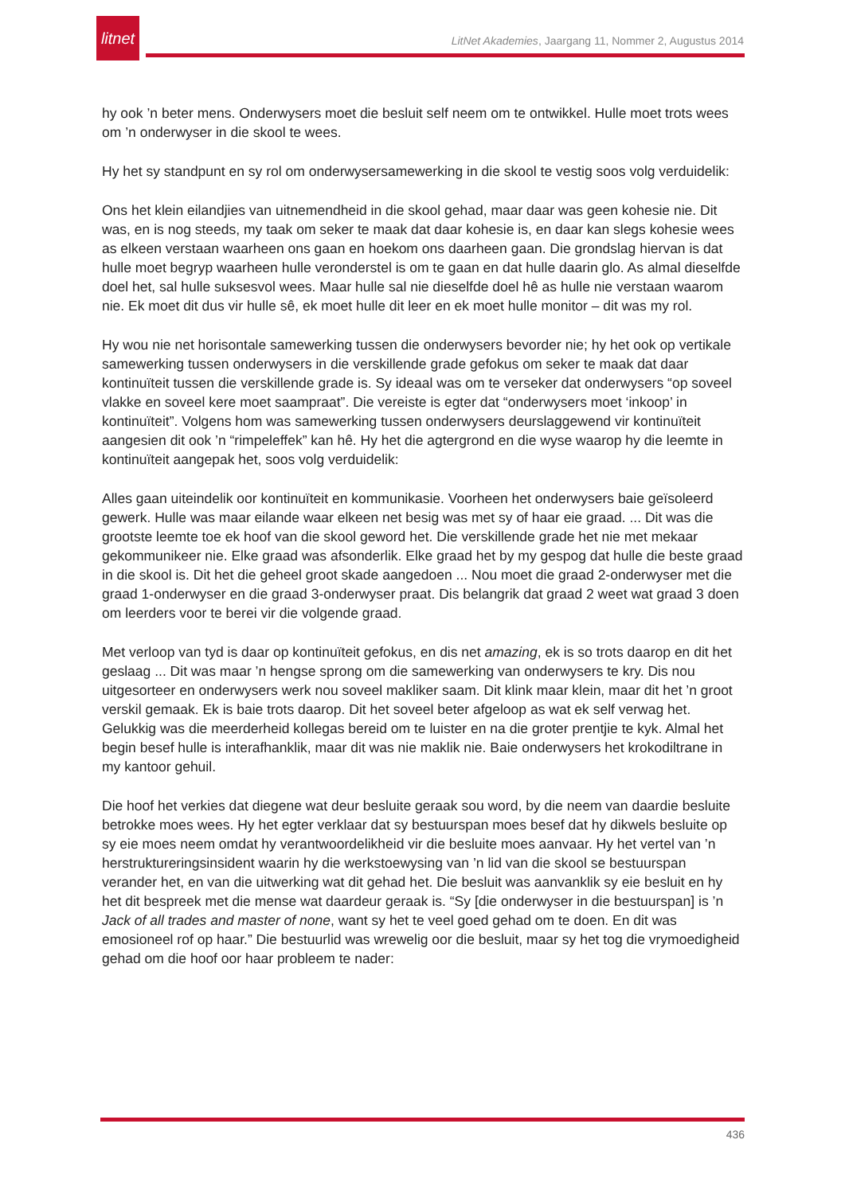litnet
LitNet Akademies, Jaargang 11, Nommer 2, Augustus 2014
hy ook ’n beter mens. Onderwysers moet die besluit self neem om te ontwikkel. Hulle moet trots wees om ’n onderwyser in die skool te wees.
Hy het sy standpunt en sy rol om onderwysersamewerking in die skool te vestig soos volg verduidelik:
Ons het klein eilandjies van uitnemendheid in die skool gehad, maar daar was geen kohesie nie. Dit was, en is nog steeds, my taak om seker te maak dat daar kohesie is, en daar kan slegs kohesie wees as elkeen verstaan waarheen ons gaan en hoekom ons daarheen gaan. Die grondslag hiervan is dat hulle moet begryp waarheen hulle veronderstel is om te gaan en dat hulle daarin glo. As almal dieselfde doel het, sal hulle suksesvol wees. Maar hulle sal nie dieselfde doel hê as hulle nie verstaan waarom nie. Ek moet dit dus vir hulle sê, ek moet hulle dit leer en ek moet hulle monitor – dit was my rol.
Hy wou nie net horisontale samewerking tussen die onderwysers bevorder nie; hy het ook op vertikale samewerking tussen onderwysers in die verskillende grade gefokus om seker te maak dat daar kontinuïteit tussen die verskillende grade is. Sy ideaal was om te verseker dat onderwysers “op soveel vlakke en soveel kere moet saampraat”. Die vereiste is egter dat “onderwysers moet ‘inkoop’ in kontinuïteit”. Volgens hom was samewerking tussen onderwysers deurslaggewend vir kontinuïteit aangesien dit ook ’n “rimpeleffek” kan hê. Hy het die agtergrond en die wyse waarop hy die leemte in kontinuïteit aangepak het, soos volg verduidelik:
Alles gaan uiteindelik oor kontinuïteit en kommunikasie. Voorheen het onderwysers baie geïsoleerd gewerk. Hulle was maar eilande waar elkeen net besig was met sy of haar eie graad. ... Dit was die grootste leemte toe ek hoof van die skool geword het. Die verskillende grade het nie met mekaar gekommunikeer nie. Elke graad was afsonderlik. Elke graad het by my gespog dat hulle die beste graad in die skool is. Dit het die geheel groot skade aangedoen ... Nou moet die graad 2-onderwyser met die graad 1-onderwyser en die graad 3-onderwyser praat. Dis belangrik dat graad 2 weet wat graad 3 doen om leerders voor te berei vir die volgende graad.
Met verloop van tyd is daar op kontinuïteit gefokus, en dis net amazing, ek is so trots daarop en dit het geslaag ... Dit was maar ’n hengse sprong om die samewerking van onderwysers te kry. Dis nou uitgesorteer en onderwysers werk nou soveel makliker saam. Dit klink maar klein, maar dit het ’n groot verskil gemaak. Ek is baie trots daarop. Dit het soveel beter afgeloop as wat ek self verwag het. Gelukkig was die meerderheid kollegas bereid om te luister en na die groter prentjie te kyk. Almal het begin besef hulle is interafhanklik, maar dit was nie maklik nie. Baie onderwysers het krokodiltrane in my kantoor gehuil.
Die hoof het verkies dat diegene wat deur besluite geraak sou word, by die neem van daardie besluite betrokke moes wees. Hy het egter verklaar dat sy bestuurspan moes besef dat hy dikwels besluite op sy eie moes neem omdat hy verantwoordelikheid vir die besluite moes aanvaar. Hy het vertel van ’n herstruktureringsinsident waarin hy die werkstoewysing van ’n lid van die skool se bestuurspan verander het, en van die uitwerking wat dit gehad het. Die besluit was aanvanklik sy eie besluit en hy het dit bespreek met die mense wat daardeur geraak is. “Sy [die onderwyser in die bestuurspan] is ’n Jack of all trades and master of none, want sy het te veel goed gehad om te doen. En dit was emosioneel rof op haar.” Die bestuurlid was wrewelig oor die besluit, maar sy het tog die vrymoedigheid gehad om die hoof oor haar probleem te nader:
436